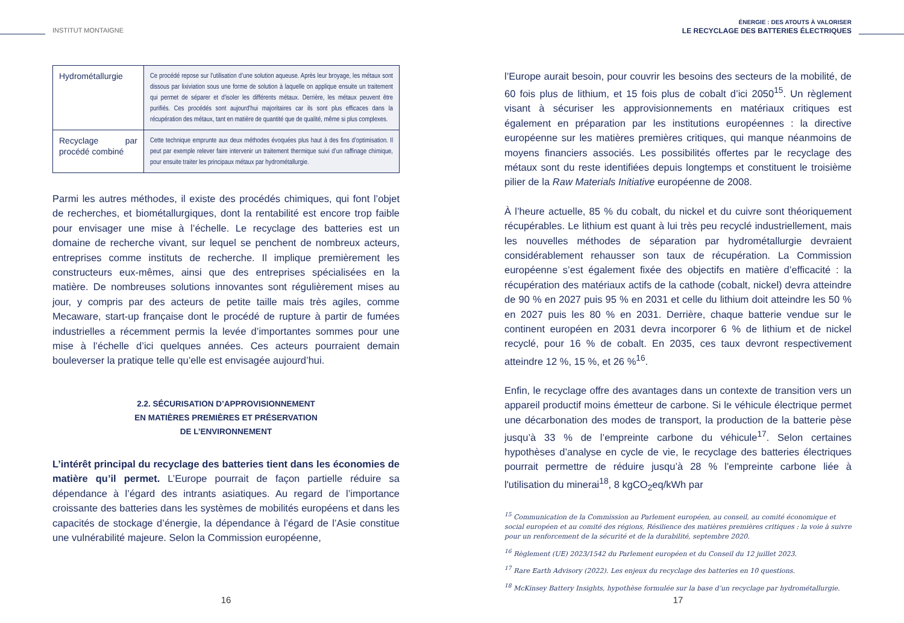INSTITUT MONTAIGNE
| Hydrométallurgie | Ce procédé repose sur l’utilisation d’une solution aqueuse. Après leur broyage, les métaux sont dissous par lixiviation sous une forme de solution à laquelle on applique ensuite un traitement qui permet de séparer et d'isoler les différents métaux. Derrière, les métaux peuvent être purifiés. Ces procédés sont aujourd’hui majoritaires car ils sont plus efficaces dans la récupération des métaux, tant en matière de quantité que de qualité, même si plus complexes. |
| Recyclage par procédé combiné | Cette technique emprunte aux deux méthodes évoquées plus haut à des fins d’optimisation. Il peut par exemple relever faire intervenir un traitement thermique suivi d’un raffinage chimique, pour ensuite traiter les principaux métaux par hydrométallurgie. |
Parmi les autres méthodes, il existe des procédés chimiques, qui font l’objet de recherches, et biométallurgiques, dont la rentabilité est encore trop faible pour envisager une mise à l’échelle. Le recyclage des batteries est un domaine de recherche vivant, sur lequel se penchent de nombreux acteurs, entreprises comme instituts de recherche. Il implique premièrement les constructeurs eux-mêmes, ainsi que des entreprises spécialisées en la matière. De nombreuses solutions innovantes sont régulièrement mises au jour, y compris par des acteurs de petite taille mais très agiles, comme Mecaware, start-up française dont le procédé de rupture à partir de fumées industrielles a récemment permis la levée d’importantes sommes pour une mise à l’échelle d’ici quelques années. Ces acteurs pourraient demain bouleverser la pratique telle qu’elle est envisagée aujourd’hui.
2.2. SÉCURISATION D’APPROVISIONNEMENT
EN MATIÈRES PREMIÈRES ET PRÉSERVATION
DE L’ENVIRONNEMENT
L’intérêt principal du recyclage des batteries tient dans les économies de matière qu’il permet. L’Europe pourrait de façon partielle réduire sa dépendance à l’égard des intrants asiatiques. Au regard de l’importance croissante des batteries dans les systèmes de mobilités européens et dans les capacités de stockage d’énergie, la dépendance à l’égard de l’Asie constitue une vulnérabilité majeure. Selon la Commission européenne,
16
ÉNERGIE : DES ATOUTS À VALORISER
LE RECYCLAGE DES BATTERIES ÉLECTRIQUES
l’Europe aurait besoin, pour couvrir les besoins des secteurs de la mobilité, de 60 fois plus de lithium, et 15 fois plus de cobalt d’ici 2050<sup>15</sup>. Un règlement visant à sécuriser les approvisionnements en matériaux critiques est également en préparation par les institutions européennes : la directive européenne sur les matières premières critiques, qui manque néanmoins de moyens financiers associés. Les possibilités offertes par le recyclage des métaux sont du reste identifiées depuis longtemps et constituent le troisième pilier de la Raw Materials Initiative européenne de 2008.
À l’heure actuelle, 85 % du cobalt, du nickel et du cuivre sont théoriquement récupérables. Le lithium est quant à lui très peu recyclé industriellement, mais les nouvelles méthodes de séparation par hydrométallurgie devraient considérablement rehausser son taux de récupération. La Commission européenne s’est également fixée des objectifs en matière d’efficacité : la récupération des matériaux actifs de la cathode (cobalt, nickel) devra atteindre de 90 % en 2027 puis 95 % en 2031 et celle du lithium doit atteindre les 50 % en 2027 puis les 80 % en 2031. Derrière, chaque batterie vendue sur le continent européen en 2031 devra incorporer 6 % de lithium et de nickel recyclé, pour 16 % de cobalt. En 2035, ces taux devront respectivement atteindre 12 %, 15 %, et 26 %<sup>16</sup>.
Enfin, le recyclage offre des avantages dans un contexte de transition vers un appareil productif moins émetteur de carbone. Si le véhicule électrique permet une décarbonation des modes de transport, la production de la batterie pèse jusqu’à 33 % de l’empreinte carbone du véhicule<sup>17</sup>. Selon certaines hypothèses d’analyse en cycle de vie, le recyclage des batteries électriques pourrait permettre de réduire jusqu’à 28 % l’empreinte carbone liée à l'utilisation du minerai<sup>18</sup>, 8 kgCO<sub>2</sub>eq/kWh par
<sup>15</sup> Communication de la Commission au Parlement européen, au conseil, au comité économique et social européen et au comité des régions, Résilience des matières premières critiques : la voie à suivre pour un renforcement de la sécurité et de la durabilité, septembre 2020.
<sup>16</sup> Règlement (UE) 2023/1542 du Parlement européen et du Conseil du 12 juillet 2023.
<sup>17</sup> Rare Earth Advisory (2022). Les enjeux du recyclage des batteries en 10 questions.
<sup>18</sup> McKinsey Battery Insights, hypothèse formulée sur la base d’un recyclage par hydrométallurgie.
17